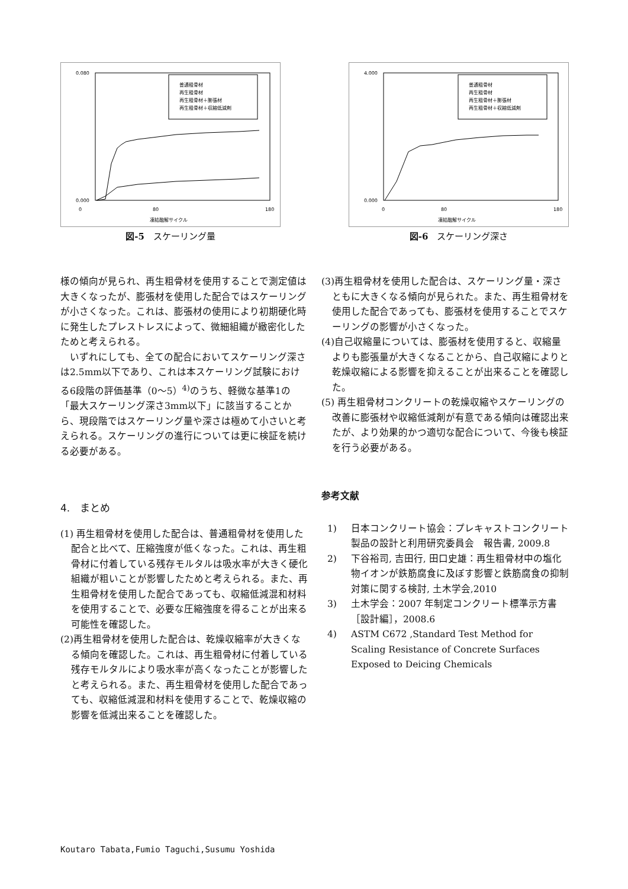0.080
0.000
0
80
180
凍結融解サイクル
普通粗骨材
再生粗骨材
再生粗骨材＋膨張材
再生粗骨材＋収縮低減剤
図-5　スケーリング量
4.000
0.000
0
80
180
凍結融解サイクル
普通粗骨材
再生粗骨材
再生粗骨材＋膨張材
再生粗骨材＋収縮低減剤
図-6　スケーリング深さ
様の傾向が見られ、再生粗骨材を使用することで測定値は大きくなったが、膨張材を使用した配合ではスケーリングが小さくなった。これは、膨張材の使用により初期硬化時に発生したプレストレスによって、微細組織が緻密化したためと考えられる。
　いずれにしても、全ての配合においてスケーリング深さは2.5mm以下であり、これは本スケーリング試験における6段階の評価基準（0～5）<sup>4)</sup>のうち、軽微な基準1の「最大スケーリング深さ3mm以下」に該当することから、現段階ではスケーリング量や深さは極めて小さいと考えられる。スケーリングの進行については更に検証を続ける必要がある。
4.　まとめ
(1) 再生粗骨材を使用した配合は、普通粗骨材を使用した配合と比べて、圧縮強度が低くなった。これは、再生粗骨材に付着している残存モルタルは吸水率が大きく硬化組織が粗いことが影響したためと考えられる。また、再生粗骨材を使用した配合であっても、収縮低減混和材料を使用することで、必要な圧縮強度を得ることが出来る可能性を確認した。
(2)再生粗骨材を使用した配合は、乾燥収縮率が大きくなる傾向を確認した。これは、再生粗骨材に付着している残存モルタルにより吸水率が高くなったことが影響したと考えられる。また、再生粗骨材を使用した配合であっても、収縮低減混和材料を使用することで、乾燥収縮の影響を低減出来ることを確認した。
(3)再生粗骨材を使用した配合は、スケーリング量・深さともに大きくなる傾向が見られた。また、再生粗骨材を使用した配合であっても、膨張材を使用することでスケーリングの影響が小さくなった。
(4)自己収縮量については、膨張材を使用すると、収縮量よりも膨張量が大きくなることから、自己収縮によりと乾燥収縮による影響を抑えることが出来ることを確認した。
(5) 再生粗骨材コンクリートの乾燥収縮やスケーリングの改善に膨張材や収縮低減剤が有意である傾向は確認出来たが、より効果的かつ適切な配合について、今後も検証を行う必要がある。
参考文献
1) 日本コンクリート協会：プレキャストコンクリート製品の設計と利用研究委員会　報告書, 2009.8
2) 下谷裕司, 吉田行, 田口史雄：再生粗骨材中の塩化物イオンが鉄筋腐食に及ぼす影響と鉄筋腐食の抑制対策に関する検討, 土木学会,2010
3) 土木学会：2007 年制定コンクリート標準示方書［設計編］，2008.6
4) ASTM C672 ,Standard Test Method for Scaling Resistance of Concrete Surfaces Exposed to Deicing Chemicals
Koutaro Tabata,Fumio Taguchi,Susumu Yoshida